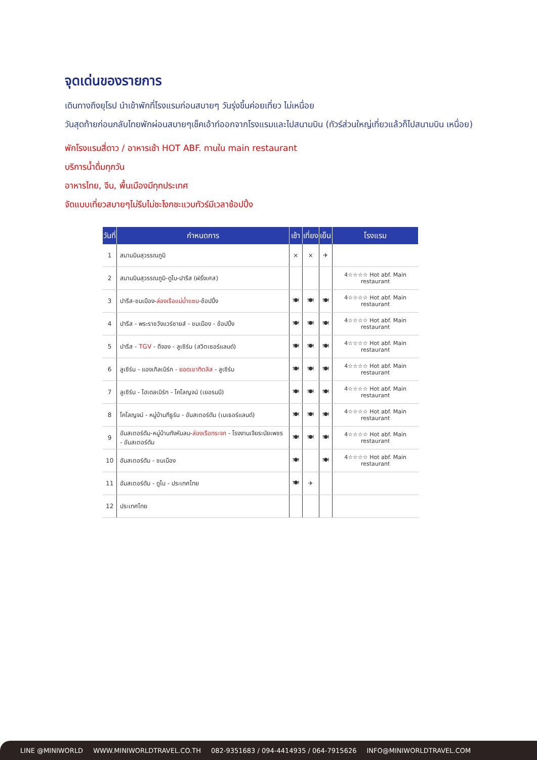จุดเด่นของรายการ
เดินทางถึงยุโรป นำเข้าพักที่โรงแรมก่อนสบายๆ วันรุ่งขึ้นค่อยเที่ยว ไม่เหนื่อย
วันสุดท้ายก่อนกลับไทยพักผ่อนสบายๆเช็คเอ้าท์ออกจากโรงแรมและไปสนามบิน (ทัวร์ส่วนใหญ่เที่ยวแล้วก็ไปสนามบิน เหนื่อย)
พักโรงแรมสี่ดาว / อาหารเช้า HOT ABF. ทานใน main restaurant
บริการน้ำดื่มทุกวัน
อาหารไทย, จีน, พื้นเมืองมีทุกประเทศ
จัดแบบเที่ยวสบายๆไม่รีบไม่ชะโงกชะแวบทัวร์มีเวลาช้อปปิ้ง
| วันที่ | กำหนดการ | เช้า | เที่ยง | เย็น | โรงแรม |
| --- | --- | --- | --- | --- | --- |
| 1 | สนามบินสุวรรณภูมิ | × | × | ✈ | |
| 2 | สนามบินสุวรรณภูมิ-ดูไบ-ปารีส (ฝรั่งเศส) | | | | 4☆☆☆☆ Hot abf. Main restaurant |
| 3 | ปารีส-ชมเมือง- ล่องเรือแม่น้ำแซน -ช้อปปิ้ง | 🍽 | 🍽 | 🍽 | 4☆☆☆☆ Hot abf. Main restaurant |
| 4 | ปารีส - พระราชวังแวร์ซายส์ - ชมเมือง - ช้อปปิ้ง | 🍽 | 🍽 | 🍽 | 4☆☆☆☆ Hot abf. Main restaurant |
| 5 | ปารีส - TGV - ดีจอง - ลูเซิร์น (สวิตเซอร์แลนด์) | 🍽 | 🍽 | 🍽 | 4☆☆☆☆ Hot abf. Main restaurant |
| 6 | ลูเซิร์น - แองเกิลเบิร์ก - ยอดเขาทิตลิส - ลูเซิร์น | 🍽 | 🍽 | 🍽 | 4☆☆☆☆ Hot abf. Main restaurant |
| 7 | ลูเซิร์น - ไฮเดลเบิร์ก - โคโลญจน์ (เยอรมนี) | 🍽 | 🍽 | 🍽 | 4☆☆☆☆ Hot abf. Main restaurant |
| 8 | โคโลญจน์ - หมู่บ้านกีธูร์น - อัมสเตอร์ดัม (เนเธอร์แลนด์) | 🍽 | 🍽 | 🍽 | 4☆☆☆☆ Hot abf. Main restaurant |
| 9 | อัมสเตอร์ดัม-หมู่บ้านกังหันลม- ล่องเรือกระจก - โรงงานเจียระนัยเพชร - อัมสเตอร์ดัม | 🍽 | 🍽 | 🍽 | 4☆☆☆☆ Hot abf. Main restaurant |
| 10 | อัมสเตอร์ดัม - ชมเมือง | 🍽 | | 🍽 | 4☆☆☆☆ Hot abf. Main restaurant |
| 11 | อัมสเตอร์ดัม - ดูไบ - ประเทศไทย | 🍽 | ✈ | | |
| 12 | ประเทศไทย | | | | |
LINE @MINIWORLD WWW.MINIWORLDTRAVEL.CO.TH 082-9351683 / 094-4414935 / 064-7915626 INFO@MINIWORLDTRAVEL.COM